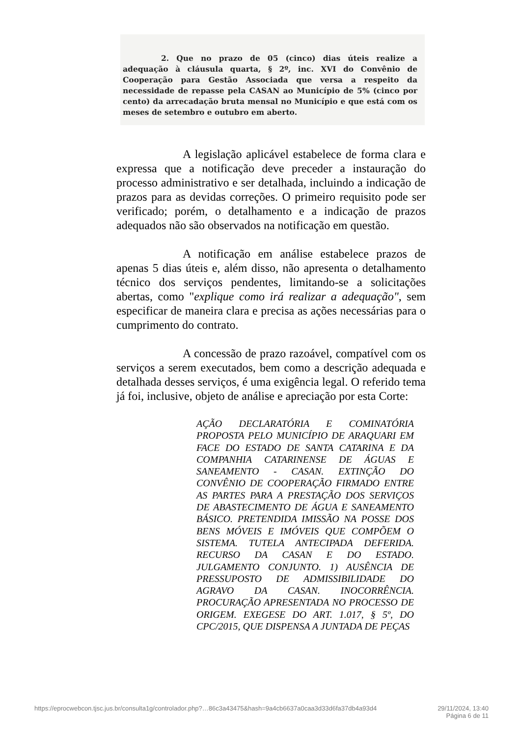2. Que no prazo de 05 (cinco) dias úteis realize a adequação à cláusula quarta, § 2º, inc. XVI do Convênio de Cooperação para Gestão Associada que versa a respeito da necessidade de repasse pela CASAN ao Município de 5% (cinco por cento) da arrecadação bruta mensal no Município e que está com os meses de setembro e outubro em aberto.
A legislação aplicável estabelece de forma clara e expressa que a notificação deve preceder a instauração do processo administrativo e ser detalhada, incluindo a indicação de prazos para as devidas correções. O primeiro requisito pode ser verificado; porém, o detalhamento e a indicação de prazos adequados não são observados na notificação em questão.
A notificação em análise estabelece prazos de apenas 5 dias úteis e, além disso, não apresenta o detalhamento técnico dos serviços pendentes, limitando-se a solicitações abertas, como "explique como irá realizar a adequação", sem especificar de maneira clara e precisa as ações necessárias para o cumprimento do contrato.
A concessão de prazo razoável, compatível com os serviços a serem executados, bem como a descrição adequada e detalhada desses serviços, é uma exigência legal. O referido tema já foi, inclusive, objeto de análise e apreciação por esta Corte:
AÇÃO DECLARATÓRIA E COMINATÓRIA PROPOSTA PELO MUNICÍPIO DE ARAQUARI EM FACE DO ESTADO DE SANTA CATARINA E DA COMPANHIA CATARINENSE DE ÁGUAS E SANEAMENTO - CASAN. EXTINÇÃO DO CONVÊNIO DE COOPERAÇÃO FIRMADO ENTRE AS PARTES PARA A PRESTAÇÃO DOS SERVIÇOS DE ABASTECIMENTO DE ÁGUA E SANEAMENTO BÁSICO. PRETENDIDA IMISSÃO NA POSSE DOS BENS MÓVEIS E IMÓVEIS QUE COMPÕEM O SISTEMA. TUTELA ANTECIPADA DEFERIDA. RECURSO DA CASAN E DO ESTADO. JULGAMENTO CONJUNTO. 1) AUSÊNCIA DE PRESSUPOSTO DE ADMISSIBILIDADE DO AGRAVO DA CASAN. INOCORRÊNCIA. PROCURAÇÃO APRESENTADA NO PROCESSO DE ORIGEM. EXEGESE DO ART. 1.017, § 5º, DO CPC/2015, QUE DISPENSA A JUNTADA DE PEÇAS
https://eprocwebcon.tjsc.jus.br/consulta1g/controlador.php?…86c3a43475&hash=9a4cb6637a0caa3d33d6fa37db4a93d4 29/11/2024, 13:40
Página 6 de 11